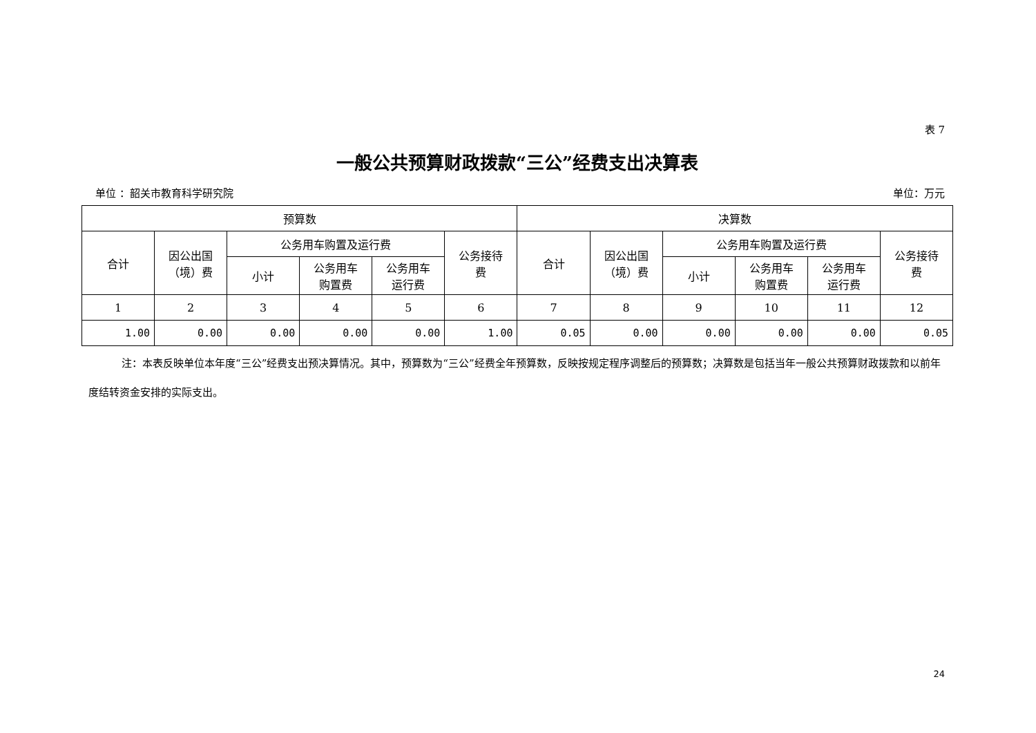表 7
一般公共预算财政拨款“三公”经费支出决算表
单位 ：韶关市教育科学研究院 单位：万元
| 预算数 | | | | | | 决算数 | | | | | |
| --- | --- | --- | --- | --- | --- | --- | --- | --- | --- | --- | --- |
| 合计 | 因公出国 （境）费 | 公务用车购置及运行费 | | | 公务接待 费 | 合计 | 因公出国 （境）费 | 公务用车购置及运行费 | | | 公务接待 费 |
| | | 小计 | 公务用车 购置费 | 公务用车 运行费 | | | | 小计 | 公务用车 购置费 | 公务用车 运行费 | |
| 1 | 2 | 3 | 4 | 5 | 6 | 7 | 8 | 9 | 10 | 11 | 12 |
| 1.00 | 0.00 | 0.00 | 0.00 | 0.00 | 1.00 | 0.05 | 0.00 | 0.00 | 0.00 | 0.00 | 0.05 |
注：本表反映单位本年度“三公”经费支出预决算情况。其中，预算数为“三公”经费全年预算数，反映按规定程序调整后的预算数；决算数是包括当年一般公共预算财政拨款和以前年度结转资金安排的实际支出。
24